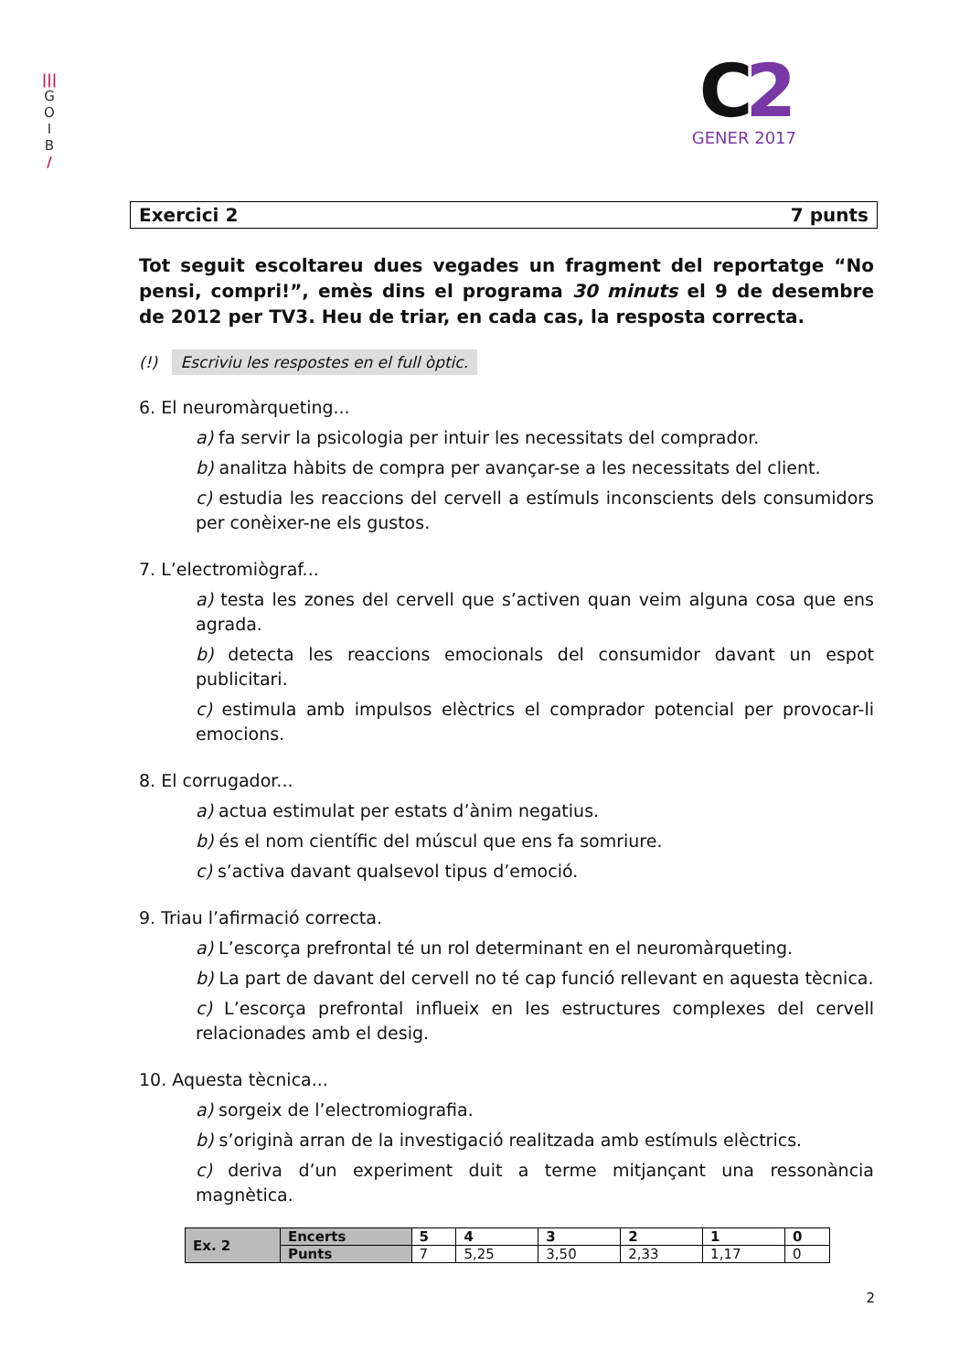|||
G
O
I
B
/
C2
GENER 2017
Exercici 2 7 punts
Tot seguit escoltareu dues vegades un fragment del reportatge “No pensi, compri!”, emès dins el programa 30 minuts el 9 de desembre de 2012 per TV3. Heu de triar, en cada cas, la resposta correcta.
(!) Escriviu les respostes en el full òptic.
6. El neuromàrqueting...
a) fa servir la psicologia per intuir les necessitats del comprador.
b) analitza hàbits de compra per avançar-se a les necessitats del client.
c) estudia les reaccions del cervell a estímuls inconscients dels consumidors per conèixer-ne els gustos.
7. L’electromiògraf...
a) testa les zones del cervell que s’activen quan veim alguna cosa que ens agrada.
b) detecta les reaccions emocionals del consumidor davant un espot publicitari.
c) estimula amb impulsos elèctrics el comprador potencial per provocar-li emocions.
8. El corrugador...
a) actua estimulat per estats d’ànim negatius.
b) és el nom científic del múscul que ens fa somriure.
c) s’activa davant qualsevol tipus d’emoció.
9. Triau l’afirmació correcta.
a) L’escorça prefrontal té un rol determinant en el neuromàrqueting.
b) La part de davant del cervell no té cap funció rellevant en aquesta tècnica.
c) L’escorça prefrontal influeix en les estructures complexes del cervell relacionades amb el desig.
10. Aquesta tècnica...
a) sorgeix de l’electromiografia.
b) s’originà arran de la investigació realitzada amb estímuls elèctrics.
c) deriva d’un experiment duit a terme mitjançant una ressonància magnètica.
| Ex. 2 | Encerts | 5 | 4 | 3 | 2 | 1 | 0 |
| | Punts | 7 | 5,25 | 3,50 | 2,33 | 1,17 | 0 |
2